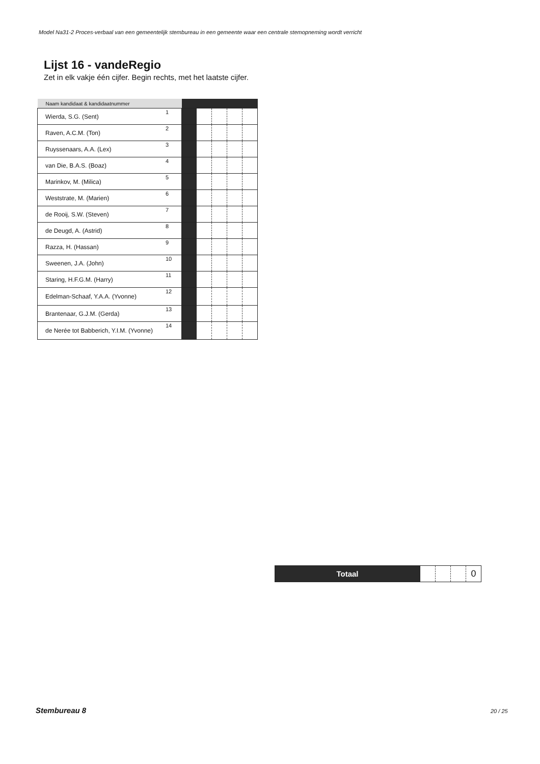Model Na31-2 Proces-verbaal van een gemeentelijk stembureau in een gemeente waar een centrale stemopneming wordt verricht
Lijst 16 - vandeRegio
Zet in elk vakje één cijfer. Begin rechts, met het laatste cijfer.
| Naam kandidaat & kandidaatnummer | | | | | | |
| --- | --- | --- | --- | --- | --- | --- |
| Wierda, S.G. (Sent) | 1 | | | | | |
| Raven, A.C.M. (Ton) | 2 | | | | | |
| Ruyssenaars, A.A. (Lex) | 3 | | | | | |
| van Die, B.A.S. (Boaz) | 4 | | | | | |
| Marinkov, M. (Milica) | 5 | | | | | |
| Weststrate, M. (Marien) | 6 | | | | | |
| de Rooij, S.W. (Steven) | 7 | | | | | |
| de Deugd, A. (Astrid) | 8 | | | | | |
| Razza, H. (Hassan) | 9 | | | | | |
| Sweenen, J.A. (John) | 10 | | | | | |
| Staring, H.F.G.M. (Harry) | 11 | | | | | |
| Edelman-Schaaf, Y.A.A. (Yvonne) | 12 | | | | | |
| Brantenaar, G.J.M. (Gerda) | 13 | | | | | |
| de Nerée tot Babberich, Y.I.M. (Yvonne) | 14 | | | | | |
| Totaal | | | | 0 |
Stembureau 8 20 / 25